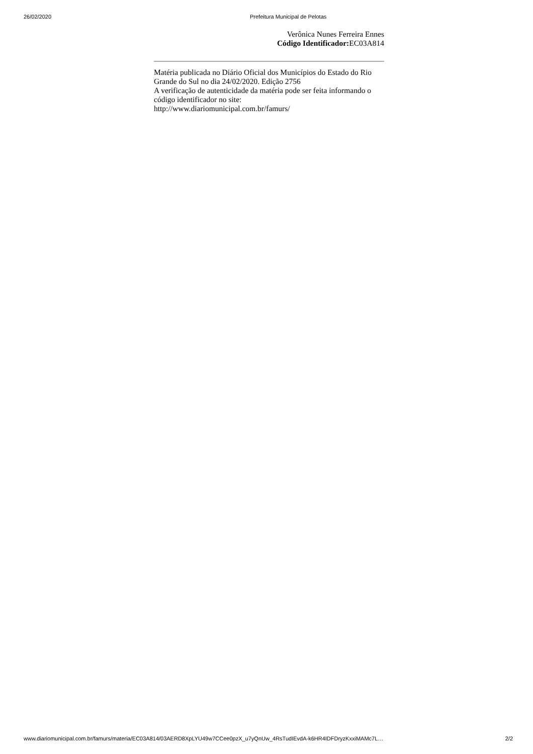26/02/2020 Prefeitura Municipal de Pelotas
Verônica Nunes Ferreira Ennes
Código Identificador: EC03A814
Matéria publicada no Diário Oficial dos Municípios do Estado do Rio Grande do Sul no dia 24/02/2020. Edição 2756
A verificação de autenticidade da matéria pode ser feita informando o código identificador no site:
http://www.diariomunicipal.com.br/famurs/
www.diariomunicipal.com.br/famurs/materia/EC03A814/03AERD8XpLYU49w7CCee0pzX_u7yQnUw_4RsTudIEvdA-k6HR4IDFDryzKxxiMAMc7L… 2/2